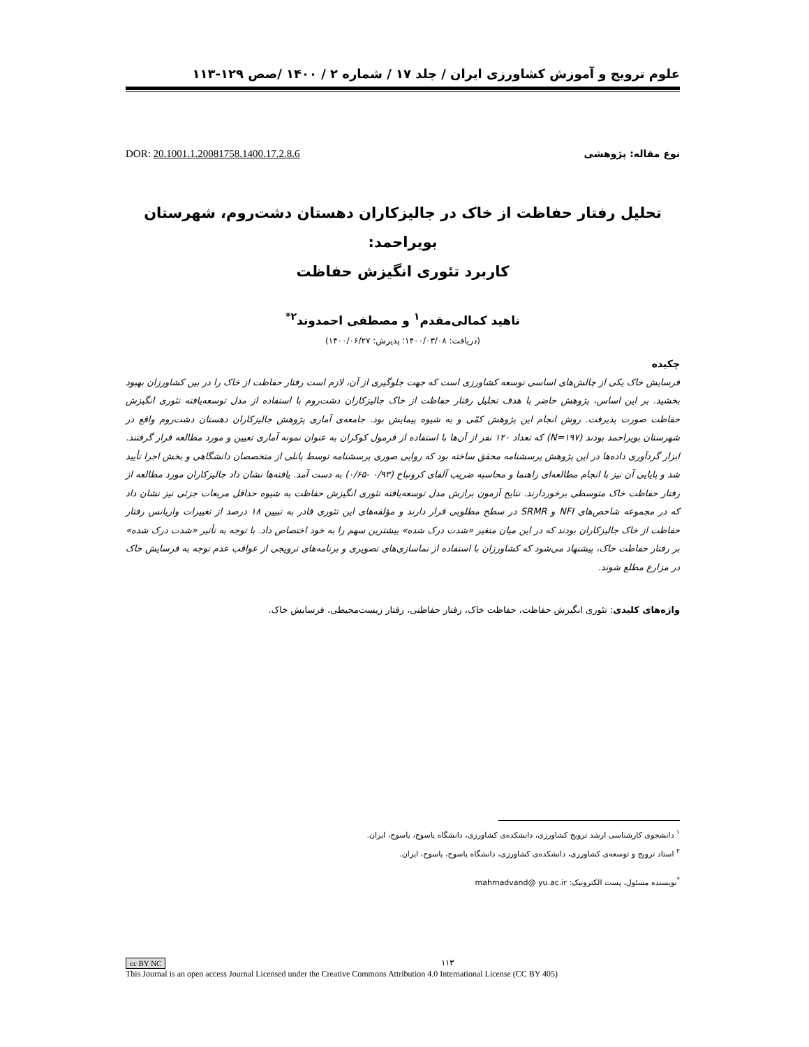علوم ترویج و آموزش کشاورزی ایران / جلد ۱۷ / شماره ۲ / ۱۴۰۰ /صص ۱۲۹-۱۱۳
نوع مقاله: پژوهشی DOR: 20.1001.1.20081758.1400.17.2.8.6
تحلیل رفتار حفاظت از خاک در جالیزکاران دهستان دشت‌روم، شهرستان بویراحمد:
کاربرد تئوری انگیزش حفاظت
ناهید کمالی‌مقدم<sup>۱</sup> و مصطفی احمدوند<sup>۲*</sup>
(دریافت: ۱۴۰۰/۰۳/۰۸؛ پذیرش: ۱۴۰۰/۰۶/۲۷)
چکیده
فرسایش خاک یکی از چالش‌های اساسی توسعه کشاورزی است که جهت جلوگیری از آن، لازم است رفتار حفاظت از خاک را در بین کشاورزان بهبود بخشید. بر این اساس، پژوهش حاضر با هدف تحلیل رفتار حفاظت از خاک جالیزکاران دشت‌روم با استفاده از مدل توسعه‌یافته تئوری انگیزش حفاظت صورت پذیرفت. روش انجام این پژوهش کمّی و به شیوه پیمایش بود. جامعه‌ی آماری پژوهش جالیزکاران دهستان دشت‌روم واقع در شهرستان بویراحمد بودند (N=۱۹۷) که تعداد ۱۲۰ نفر از آن‌ها با استفاده از فرمول کوکران به عنوان نمونه آماری تعیین و مورد مطالعه قرار گرفتند. ابزار گردآوری داده‌ها در این پژوهش پرسشنامه محقق ساخته بود که روایی صوری پرسشنامه توسط پانلی از متخصصان دانشگاهی و بخش اجرا تأیید شد و پایایی آن نیز با انجام مطالعه‌ای راهنما و محاسبه ضریب آلفای کرونباخ (۰/۹۳ -۰/۶۵) به دست آمد. یافته‌ها نشان داد جالیزکاران مورد مطالعه از رفتار حفاظت خاک متوسطی برخوردارند. نتایج آزمون برازش مدل توسعه‌یافته تئوری انگیزش حفاظت به شیوه حداقل مربعات جزئی نیز نشان داد که در مجموعه شاخص‌های NFI و SRMR در سطح مطلوبی قرار دارند و مؤلفه‌های این تئوری قادر به تبیین ۱۸ درصد از تغییرات واریانس رفتار حفاظت از خاک جالیزکاران بودند که در این میان متغیر «شدت درک شده» بیشترین سهم را به خود اختصاص داد. با توجه به تأثیر «شدت درک شده» بر رفتار حفاظت خاک، پیشنهاد می‌شود که کشاورزان با استفاده از نماسازی‌های تصویری و برنامه‌های ترویجی از عواقب عدم توجه به فرسایش خاک در مزارع مطلع شوند.
واژه‌های کلیدی: تئوری انگیزش حفاظت، حفاظت خاک، رفتار حفاظتی، رفتار زیست‌محیطی، فرسایش خاک.
<sup>۱</sup> دانشجوی کارشناسی ارشد ترویج کشاورزی، دانشکده‌ی کشاورزی، دانشگاه یاسوج، یاسوج، ایران.
<sup>۲</sup> استاد ترویج و توسعه‌ی کشاورزی، دانشکده‌ی کشاورزی، دانشگاه یاسوج، یاسوج، ایران.
<sup>*</sup> نویسنده مسئول، پست الکترونیک: mahmadvand@ yu.ac.ir
cc BY NC ۱۱۳
This Journal is an open access Journal Licensed under the Creative Commons Attribution 4.0 International License (CC BY 405)